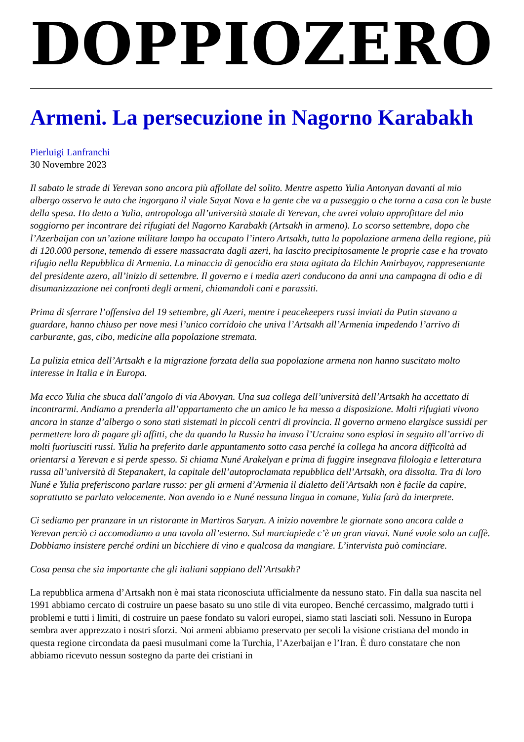DOPPIOZERO
Armeni. La persecuzione in Nagorno Karabakh
Pierluigi Lanfranchi
30 Novembre 2023
Il sabato le strade di Yerevan sono ancora più affollate del solito. Mentre aspetto Yulia Antonyan davanti al mio albergo osservo le auto che ingorgano il viale Sayat Nova e la gente che va a passeggio o che torna a casa con le buste della spesa. Ho detto a Yulia, antropologa all’università statale di Yerevan, che avrei voluto approfittare del mio soggiorno per incontrare dei rifugiati del Nagorno Karabakh (Artsakh in armeno). Lo scorso settembre, dopo che l’Azerbaijan con un’azione militare lampo ha occupato l’intero Artsakh, tutta la popolazione armena della regione, più di 120.000 persone, temendo di essere massacrata dagli azeri, ha lascito precipitosamente le proprie case e ha trovato rifugio nella Repubblica di Armenia. La minaccia di genocidio era stata agitata da Elchin Amirbayov, rappresentante del presidente azero, all’inizio di settembre. Il governo e i media azeri conducono da anni una campagna di odio e di disumanizzazione nei confronti degli armeni, chiamandoli cani e parassiti.
Prima di sferrare l’offensiva del 19 settembre, gli Azeri, mentre i peacekeepers russi inviati da Putin stavano a guardare, hanno chiuso per nove mesi l’unico corridoio che univa l’Artsakh all’Armenia impedendo l’arrivo di carburante, gas, cibo, medicine alla popolazione stremata.
La pulizia etnica dell’Artsakh e la migrazione forzata della sua popolazione armena non hanno suscitato molto interesse in Italia e in Europa.
Ma ecco Yulia che sbuca dall’angolo di via Abovyan. Una sua collega dell’università dell’Artsakh ha accettato di incontrarmi. Andiamo a prenderla all’appartamento che un amico le ha messo a disposizione. Molti rifugiati vivono ancora in stanze d’albergo o sono stati sistemati in piccoli centri di provincia. Il governo armeno elargisce sussidi per permettere loro di pagare gli affitti, che da quando la Russia ha invaso l’Ucraina sono esplosi in seguito all’arrivo di molti fuoriusciti russi. Yulia ha preferito darle appuntamento sotto casa perché la collega ha ancora difficoltà ad orientarsi a Yerevan e si perde spesso. Si chiama Nuné Arakelyan e prima di fuggire insegnava filologia e letteratura russa all’università di Stepanakert, la capitale dell’autoproclamata repubblica dell’Artsakh, ora dissolta. Tra di loro Nuné e Yulia preferiscono parlare russo: per gli armeni d’Armenia il dialetto dell’Artsakh non è facile da capire, soprattutto se parlato velocemente. Non avendo io e Nuné nessuna lingua in comune, Yulia farà da interprete.
Ci sediamo per pranzare in un ristorante in Martiros Saryan. A inizio novembre le giornate sono ancora calde a Yerevan perciò ci accomodiamo a una tavola all’esterno. Sul marciapiede c’è un gran viavai. Nuné vuole solo un caffè. Dobbiamo insistere perché ordini un bicchiere di vino e qualcosa da mangiare. L’intervista può cominciare.
Cosa pensa che sia importante che gli italiani sappiano dell’Artsakh?
La repubblica armena d’Artsakh non è mai stata riconosciuta ufficialmente da nessuno stato. Fin dalla sua nascita nel 1991 abbiamo cercato di costruire un paese basato su uno stile di vita europeo. Benché cercassimo, malgrado tutti i problemi e tutti i limiti, di costruire un paese fondato su valori europei, siamo stati lasciati soli. Nessuno in Europa sembra aver apprezzato i nostri sforzi. Noi armeni abbiamo preservato per secoli la visione cristiana del mondo in questa regione circondata da paesi musulmani come la Turchia, l’Azerbaijan e l’Iran. È duro constatare che non abbiamo ricevuto nessun sostegno da parte dei cristiani in